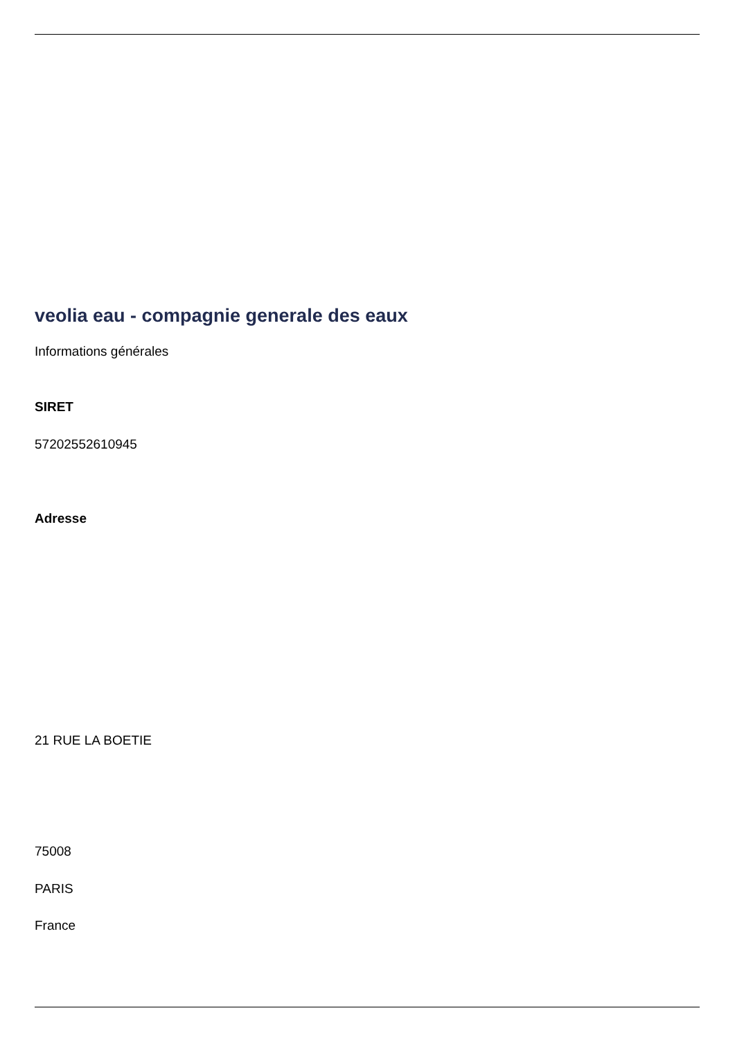veolia eau - compagnie generale des eaux
Informations générales
SIRET
57202552610945
Adresse
21 RUE LA BOETIE
75008
PARIS
France